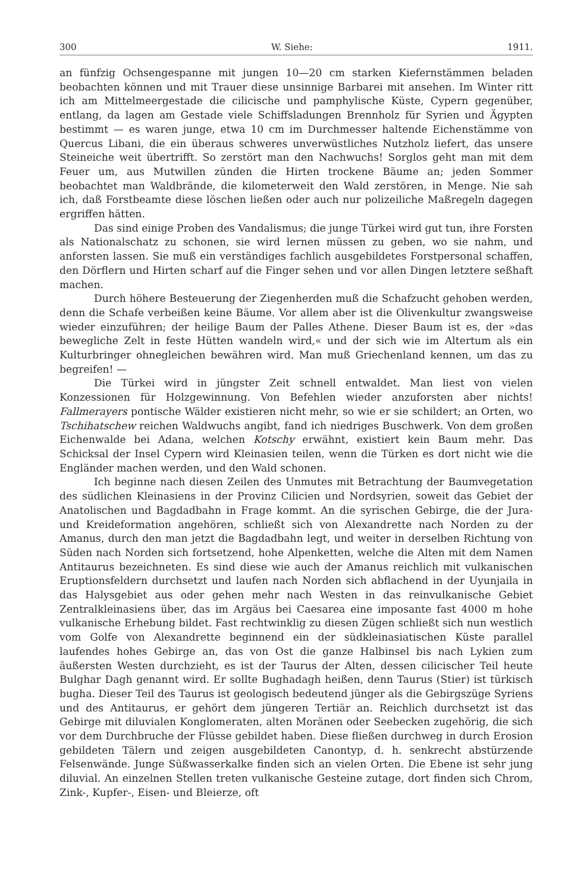300 W. Siehe: 1911.
an fünfzig Ochsengespanne mit jungen 10—20 cm starken Kiefernstämmen beladen beobachten können und mit Trauer diese unsinnige Barbarei mit ansehen. Im Winter ritt ich am Mittelmeergestade die cilicische und pamphylische Küste, Cypern gegenüber, entlang, da lagen am Gestade viele Schiffsladungen Brennholz für Syrien und Ägypten bestimmt — es waren junge, etwa 10 cm im Durchmesser haltende Eichenstämme von Quercus Libani, die ein überaus schweres unverwüstliches Nutzholz liefert, das unsere Steineiche weit übertrifft. So zerstört man den Nachwuchs! Sorglos geht man mit dem Feuer um, aus Mutwillen zünden die Hirten trockene Bäume an; jeden Sommer beobachtet man Waldbrände, die kilometerweit den Wald zerstören, in Menge. Nie sah ich, daß Forstbeamte diese löschen ließen oder auch nur polizeiliche Maßregeln dagegen ergriffen hätten.
Das sind einige Proben des Vandalismus; die junge Türkei wird gut tun, ihre Forsten als Nationalschatz zu schonen, sie wird lernen müssen zu geben, wo sie nahm, und anforsten lassen. Sie muß ein verständiges fachlich ausgebildetes Forstpersonal schaffen, den Dörflern und Hirten scharf auf die Finger sehen und vor allen Dingen letztere seßhaft machen.
Durch höhere Besteuerung der Ziegenherden muß die Schafzucht gehoben werden, denn die Schafe verbeißen keine Bäume. Vor allem aber ist die Olivenkultur zwangsweise wieder einzuführen; der heilige Baum der Palles Athene. Dieser Baum ist es, der »das bewegliche Zelt in feste Hütten wandeln wird,« und der sich wie im Altertum als ein Kulturbringer ohnegleichen bewähren wird. Man muß Griechenland kennen, um das zu begreifen! —
Die Türkei wird in jüngster Zeit schnell entwaldet. Man liest von vielen Konzessionen für Holzgewinnung. Von Befehlen wieder anzuforsten aber nichts! Fallmerayers pontische Wälder existieren nicht mehr, so wie er sie schildert; an Orten, wo Tschihatschew reichen Waldwuchs angibt, fand ich niedriges Buschwerk. Von dem großen Eichenwalde bei Adana, welchen Kotschy erwähnt, existiert kein Baum mehr. Das Schicksal der Insel Cypern wird Kleinasien teilen, wenn die Türken es dort nicht wie die Engländer machen werden, und den Wald schonen.
Ich beginne nach diesen Zeilen des Unmutes mit Betrachtung der Baumvegetation des südlichen Kleinasiens in der Provinz Cilicien und Nordsyrien, soweit das Gebiet der Anatolischen und Bagdadbahn in Frage kommt. An die syrischen Gebirge, die der Jura- und Kreideformation angehören, schließt sich von Alexandrette nach Norden zu der Amanus, durch den man jetzt die Bagdadbahn legt, und weiter in derselben Richtung von Süden nach Norden sich fortsetzend, hohe Alpenketten, welche die Alten mit dem Namen Antitaurus bezeichneten. Es sind diese wie auch der Amanus reichlich mit vulkanischen Eruptionsfeldern durchsetzt und laufen nach Norden sich abflachend in der Uyunjaila in das Halysgebiet aus oder gehen mehr nach Westen in das reinvulkanische Gebiet Zentralkleinasiens über, das im Argäus bei Caesarea eine imposante fast 4000 m hohe vulkanische Erhebung bildet. Fast rechtwinklig zu diesen Zügen schließt sich nun westlich vom Golfe von Alexandrette beginnend ein der südkleinasiatischen Küste parallel laufendes hohes Gebirge an, das von Ost die ganze Halbinsel bis nach Lykien zum äußersten Westen durchzieht, es ist der Taurus der Alten, dessen cilicischer Teil heute Bulghar Dagh genannt wird. Er sollte Bughadagh heißen, denn Taurus (Stier) ist türkisch bugha. Dieser Teil des Taurus ist geologisch bedeutend jünger als die Gebirgszüge Syriens und des Antitaurus, er gehört dem jüngeren Tertiär an. Reichlich durchsetzt ist das Gebirge mit diluvialen Konglomeraten, alten Moränen oder Seebecken zugehörig, die sich vor dem Durchbruche der Flüsse gebildet haben. Diese fließen durchweg in durch Erosion gebildeten Tälern und zeigen ausgebildeten Canontyp, d. h. senkrecht abstürzende Felsenwände. Junge Süßwasserkalke finden sich an vielen Orten. Die Ebene ist sehr jung diluvial. An einzelnen Stellen treten vulkanische Gesteine zutage, dort finden sich Chrom, Zink-, Kupfer-, Eisen- und Bleierze, oft